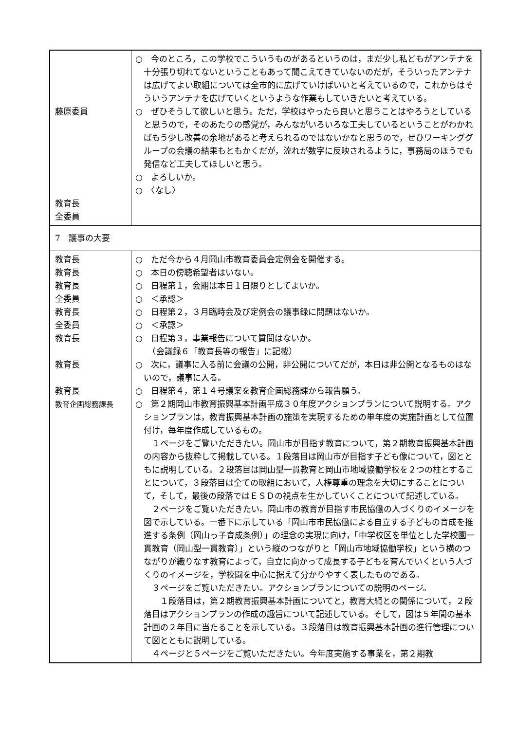| 藤原委員 教育長 全委員 | ○ 今のところ，この学校でこういうものがあるというのは，まだ少し私どもがアンテナを十分張り切れてないということもあって聞こえてきていないのだが，そういったアンテナは広げてよい取組については全市的に広げていけばいいと考えているので，これからはそういうアンテナを広げていくというような作業もしていきたいと考えている。 ○ ぜひそうして欲しいと思う。ただ，学校はやったら良いと思うことはやろうとしていると思うので，そのあたりの感覚が，みんながいろいろな工夫しているということがわかればもう少し改善の余地があると考えられるのではないかなと思うので，ぜひワーキンググループの会議の結果もともかくだが，流れが数字に反映されるように，事務局のほうでも発信など工夫してほしいと思う。 ○ よろしいか。 ○ 〈なし〉 |
| 7 議事の大要 | |
| 教育長 教育長 教育長 全委員 教育長 全委員 教育長 教育長 教育長 教育企画総務課長 | ○ ただ今から４月岡山市教育委員会定例会を開催する。 ○ 本日の傍聴希望者はいない。 ○ 日程第１，会期は本日１日限りとしてよいか。 ○ ＜承認＞ ○ 日程第２，３月臨時会及び定例会の議事録に問題はないか。 ○ ＜承認＞ ○ 日程第３，事業報告について質問はないか。 （会議録６「教育長等の報告」に記載） ○ 次に，議事に入る前に会議の公開，非公開についてだが，本日は非公開となるものはないので，議事に入る。 ○ 日程第４，第１４号議案を教育企画総務課から報告願う。 ○ 第２期岡山市教育振興基本計画平成３０年度アクションプランについて説明する。アクションプランは，教育振興基本計画の施策を実現するための単年度の実施計画として位置付け，毎年度作成しているもの。 １ページをご覧いただきたい。岡山市が目指す教育について，第２期教育振興基本計画の内容から抜粋して掲載している。１段落目は岡山市が目指す子ども像について，図とともに説明している。２段落目は岡山型一貫教育と岡山市地域協働学校を２つの柱とすることについて，３段落目は全ての取組において，人権尊重の理念を大切にすることについて，そして，最後の段落ではＥＳＤの視点を生かしていくことについて記述している。 ２ページをご覧いただきたい。岡山市の教育が目指す市民協働の人づくりのイメージを図で示している。一番下に示している「岡山市市民協働による自立する子どもの育成を推進する条例（岡山っ子育成条例）」の理念の実現に向け，「中学校区を単位とした学校園一貫教育（岡山型一貫教育）」という縦のつながりと「岡山市地域協働学校」という横のつながりが織りなす教育によって，自立に向かって成長する子どもを育んでいくという人づくりのイメージを，学校園を中心に据えて分かりやすく表したものである。 ３ページをご覧いただきたい。アクションプランについての説明のページ。 １段落目は，第２期教育振興基本計画についてと，教育大綱との関係について，２段落目はアクションプランの作成の趣旨について記述している。そして，図は５年間の基本計画の２年目に当たることを示している。３段落目は教育振興基本計画の進行管理について図とともに説明している。 ４ページと５ページをご覧いただきたい。今年度実施する事業を，第２期教 |